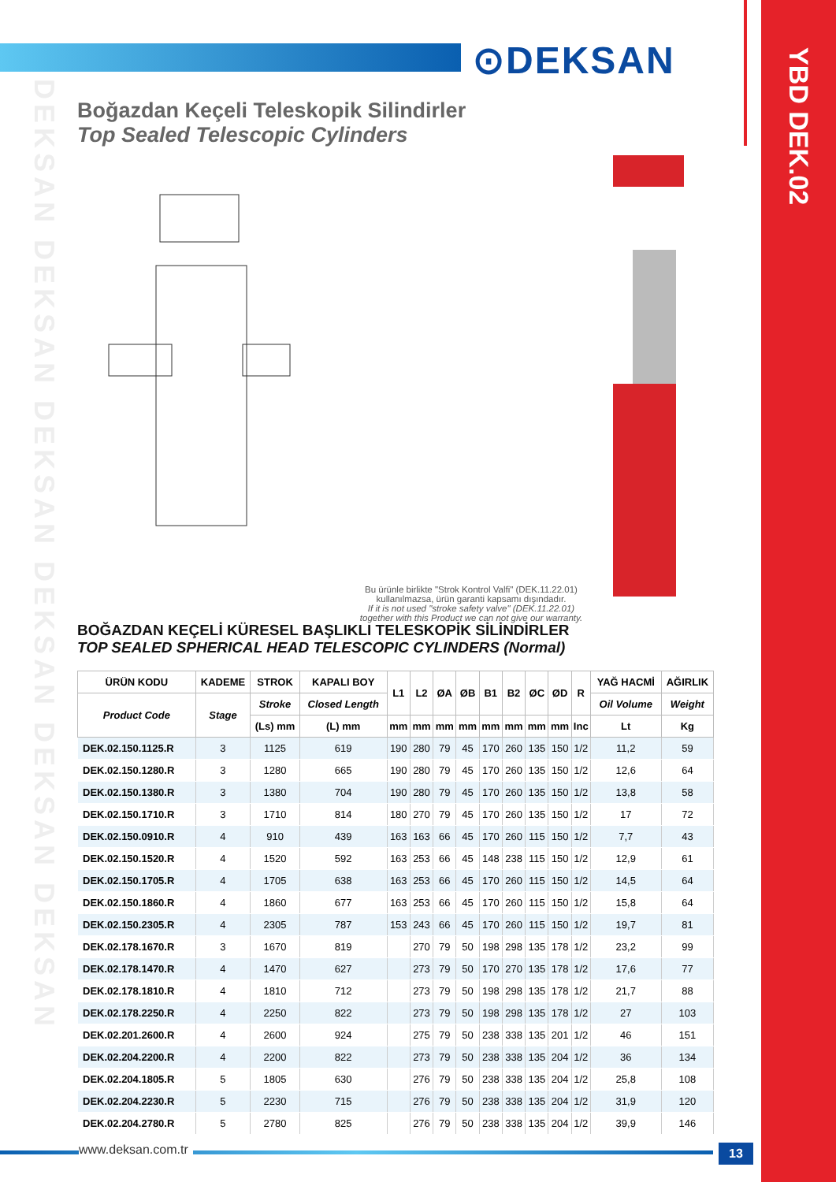⊙DEKSAN
YBD DEK.02
DEKSAN DEKSAN DEKSAN DEKSAN DEKSAN DEKSAN
Boğazdan Keçeli Teleskopik Silindirler
Top Sealed Telescopic Cylinders
Bu ürünle birlikte "Strok Kontrol Valfi" (DEK.11.22.01) kullanılmazsa, ürün garanti kapsamı dışındadır.
If it is not used "stroke safety valve" (DEK.11.22.01) together with this Product we can not give our warranty.
BOĞAZDAN KEÇELİ KÜRESEL BAŞLIKLI TELESKOPİK SİLİNDİRLER
TOP SEALED SPHERICAL HEAD TELESCOPIC CYLINDERS (Normal)
| ÜRÜN KODU | KADEME | STROK | KAPALI BOY | L1 | L2 | ØA | ØB | B1 | B2 | ØC | ØD | R | YAĞ HACMİ | AĞIRLIK |
| --- | --- | --- | --- | --- | --- | --- | --- | --- | --- | --- | --- | --- | --- | --- |
| Product Code | Stage | Stroke | Closed Length | | | | | | | | | | Oil Volume | Weight |
| | | (Ls) mm | (L) mm | mm | mm | mm | mm | mm | mm | mm | mm | Inc | Lt | Kg |
| DEK.02.150.1125.R | 3 | 1125 | 619 | 190 | 280 | 79 | 45 | 170 | 260 | 135 | 150 | 1/2 | 11,2 | 59 |
| DEK.02.150.1280.R | 3 | 1280 | 665 | 190 | 280 | 79 | 45 | 170 | 260 | 135 | 150 | 1/2 | 12,6 | 64 |
| DEK.02.150.1380.R | 3 | 1380 | 704 | 190 | 280 | 79 | 45 | 170 | 260 | 135 | 150 | 1/2 | 13,8 | 58 |
| DEK.02.150.1710.R | 3 | 1710 | 814 | 180 | 270 | 79 | 45 | 170 | 260 | 135 | 150 | 1/2 | 17 | 72 |
| DEK.02.150.0910.R | 4 | 910 | 439 | 163 | 163 | 66 | 45 | 170 | 260 | 115 | 150 | 1/2 | 7,7 | 43 |
| DEK.02.150.1520.R | 4 | 1520 | 592 | 163 | 253 | 66 | 45 | 148 | 238 | 115 | 150 | 1/2 | 12,9 | 61 |
| DEK.02.150.1705.R | 4 | 1705 | 638 | 163 | 253 | 66 | 45 | 170 | 260 | 115 | 150 | 1/2 | 14,5 | 64 |
| DEK.02.150.1860.R | 4 | 1860 | 677 | 163 | 253 | 66 | 45 | 170 | 260 | 115 | 150 | 1/2 | 15,8 | 64 |
| DEK.02.150.2305.R | 4 | 2305 | 787 | 153 | 243 | 66 | 45 | 170 | 260 | 115 | 150 | 1/2 | 19,7 | 81 |
| DEK.02.178.1670.R | 3 | 1670 | 819 | | 270 | 79 | 50 | 198 | 298 | 135 | 178 | 1/2 | 23,2 | 99 |
| DEK.02.178.1470.R | 4 | 1470 | 627 | | 273 | 79 | 50 | 170 | 270 | 135 | 178 | 1/2 | 17,6 | 77 |
| DEK.02.178.1810.R | 4 | 1810 | 712 | | 273 | 79 | 50 | 198 | 298 | 135 | 178 | 1/2 | 21,7 | 88 |
| DEK.02.178.2250.R | 4 | 2250 | 822 | | 273 | 79 | 50 | 198 | 298 | 135 | 178 | 1/2 | 27 | 103 |
| DEK.02.201.2600.R | 4 | 2600 | 924 | | 275 | 79 | 50 | 238 | 338 | 135 | 201 | 1/2 | 46 | 151 |
| DEK.02.204.2200.R | 4 | 2200 | 822 | | 273 | 79 | 50 | 238 | 338 | 135 | 204 | 1/2 | 36 | 134 |
| DEK.02.204.1805.R | 5 | 1805 | 630 | | 276 | 79 | 50 | 238 | 338 | 135 | 204 | 1/2 | 25,8 | 108 |
| DEK.02.204.2230.R | 5 | 2230 | 715 | | 276 | 79 | 50 | 238 | 338 | 135 | 204 | 1/2 | 31,9 | 120 |
| DEK.02.204.2780.R | 5 | 2780 | 825 | | 276 | 79 | 50 | 238 | 338 | 135 | 204 | 1/2 | 39,9 | 146 |
www.deksan.com.tr 13